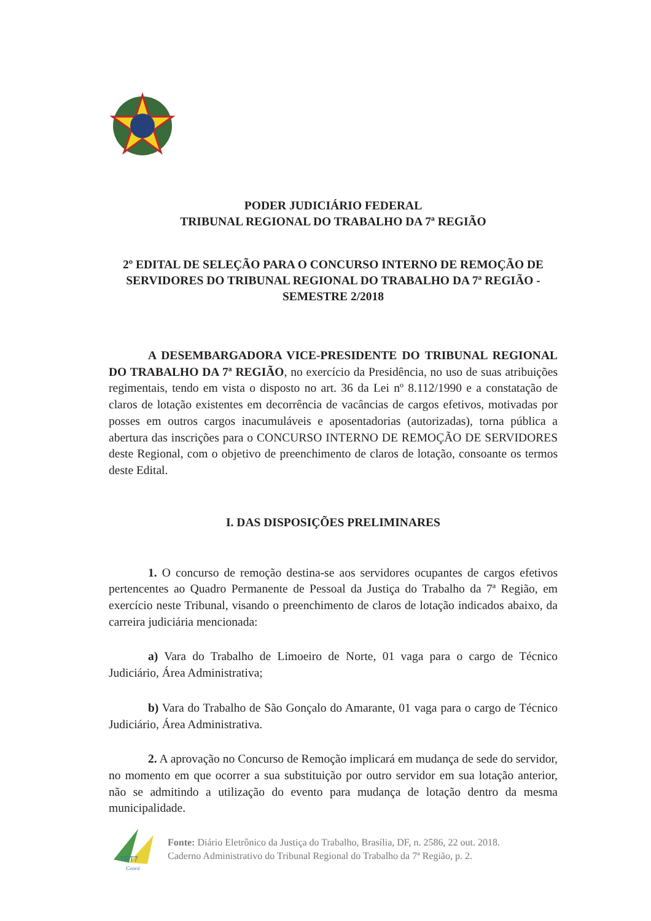PODER JUDICIÁRIO FEDERAL
TRIBUNAL REGIONAL DO TRABALHO DA 7ª REGIÃO
2º EDITAL DE SELEÇÃO PARA O CONCURSO INTERNO DE REMOÇÃO DE SERVIDORES DO TRIBUNAL REGIONAL DO TRABALHO DA 7ª REGIÃO - SEMESTRE 2/2018
A DESEMBARGADORA VICE-PRESIDENTE DO TRIBUNAL REGIONAL DO TRABALHO DA 7ª REGIÃO, no exercício da Presidência, no uso de suas atribuições regimentais, tendo em vista o disposto no art. 36 da Lei nº 8.112/1990 e a constatação de claros de lotação existentes em decorrência de vacâncias de cargos efetivos, motivadas por posses em outros cargos inacumuláveis e aposentadorias (autorizadas), torna pública a abertura das inscrições para o CONCURSO INTERNO DE REMOÇÃO DE SERVIDORES deste Regional, com o objetivo de preenchimento de claros de lotação, consoante os termos deste Edital.
I. DAS DISPOSIÇÕES PRELIMINARES
1. O concurso de remoção destina-se aos servidores ocupantes de cargos efetivos pertencentes ao Quadro Permanente de Pessoal da Justiça do Trabalho da 7ª Região, em exercício neste Tribunal, visando o preenchimento de claros de lotação indicados abaixo, da carreira judiciária mencionada:
a) Vara do Trabalho de Limoeiro de Norte, 01 vaga para o cargo de Técnico Judiciário, Área Administrativa;
b) Vara do Trabalho de São Gonçalo do Amarante, 01 vaga para o cargo de Técnico Judiciário, Área Administrativa.
2. A aprovação no Concurso de Remoção implicará em mudança de sede do servidor, no momento em que ocorrer a sua substituição por outro servidor em sua lotação anterior, não se admitindo a utilização do evento para mudança de lotação dentro da mesma municipalidade.
TRT7
Ceará
Fonte: Diário Eletrônico da Justiça do Trabalho, Brasília, DF, n. 2586, 22 out. 2018.
Caderno Administrativo do Tribunal Regional do Trabalho da 7ª Região, p. 2.